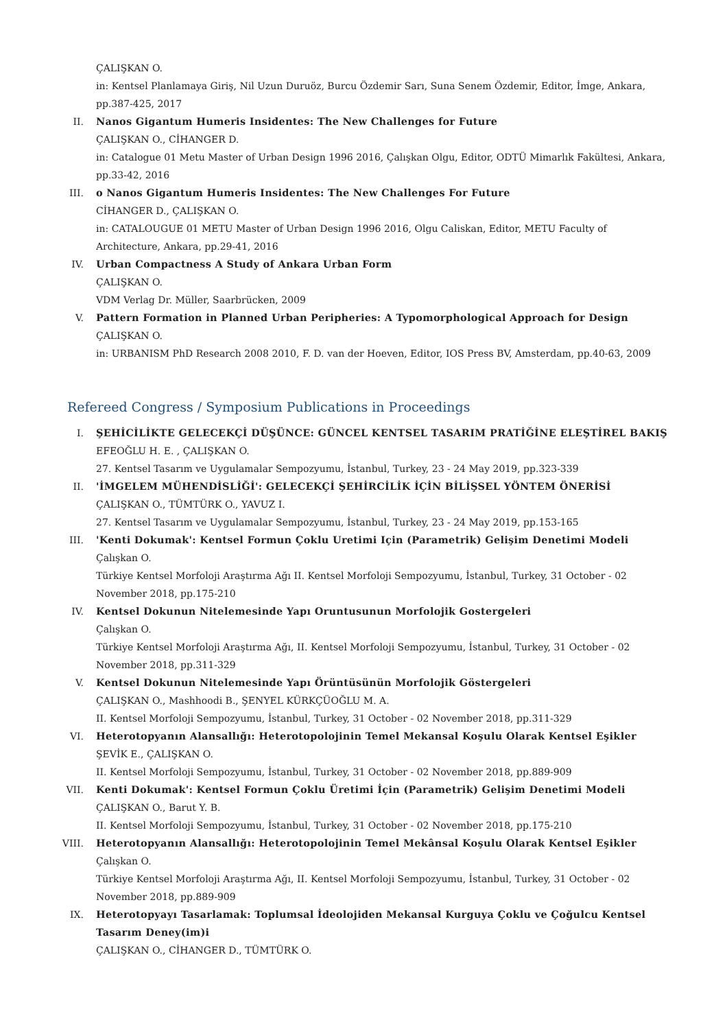ÇALIŞKAN O.
in: Kentsel Planlamaya Giriş, Nil Uzun Duruöz, Burcu Özdemir Sarı, Suna Senem Özdemir, Editor, İmge, Ankara, pp.387-425, 2017
II. Nanos Gigantum Humeris Insidentes: The New Challenges for Future
ÇALIŞKAN O., CİHANGER D.
in: Catalogue 01 Metu Master of Urban Design 1996 2016, Çalışkan Olgu, Editor, ODTÜ Mimarlık Fakültesi, Ankara, pp.33-42, 2016
III. o Nanos Gigantum Humeris Insidentes: The New Challenges For Future
CİHANGER D., ÇALIŞKAN O.
in: CATALOUGUE 01 METU Master of Urban Design 1996 2016, Olgu Caliskan, Editor, METU Faculty of Architecture, Ankara, pp.29-41, 2016
IV. Urban Compactness A Study of Ankara Urban Form
ÇALIŞKAN O.
VDM Verlag Dr. Müller, Saarbrücken, 2009
V. Pattern Formation in Planned Urban Peripheries: A Typomorphological Approach for Design
ÇALIŞKAN O.
in: URBANISM PhD Research 2008 2010, F. D. van der Hoeven, Editor, IOS Press BV, Amsterdam, pp.40-63, 2009
Refereed Congress / Symposium Publications in Proceedings
I. ŞEHİCİLİKTE GELECEKÇİ DÜŞÜNCE: GÜNCEL KENTSEL TASARIM PRATİĞİNE ELEŞTİREL BAKIŞ
EFEOĞLU H. E. , ÇALIŞKAN O.
27. Kentsel Tasarım ve Uygulamalar Sempozyumu, İstanbul, Turkey, 23 - 24 May 2019, pp.323-339
II. 'İMGELEM MÜHENDİSLİĞİ': GELECEKÇİ ŞEHİRCİLİK İÇİN BİLİŞSEL YÖNTEM ÖNERİSİ
ÇALIŞKAN O., TÜMTÜRK O., YAVUZ I.
27. Kentsel Tasarım ve Uygulamalar Sempozyumu, İstanbul, Turkey, 23 - 24 May 2019, pp.153-165
III. 'Kenti Dokumak': Kentsel Formun Çoklu Uretimi Için (Parametrik) Gelişim Denetimi Modeli
Çalışkan O.
Türkiye Kentsel Morfoloji Araştırma Ağı II. Kentsel Morfoloji Sempozyumu, İstanbul, Turkey, 31 October - 02 November 2018, pp.175-210
IV. Kentsel Dokunun Nitelemesinde Yapı Oruntusunun Morfolojik Gostergeleri
Çalışkan O.
Türkiye Kentsel Morfoloji Araştırma Ağı, II. Kentsel Morfoloji Sempozyumu, İstanbul, Turkey, 31 October - 02 November 2018, pp.311-329
V. Kentsel Dokunun Nitelemesinde Yapı Örüntüsünün Morfolojik Göstergeleri
ÇALIŞKAN O., Mashhoodi B., ŞENYEL KÜRKÇÜOĞLU M. A.
II. Kentsel Morfoloji Sempozyumu, İstanbul, Turkey, 31 October - 02 November 2018, pp.311-329
VI. Heterotopyanın Alansallığı: Heterotopolojinin Temel Mekansal Koşulu Olarak Kentsel Eşikler
ŞEVİK E., ÇALIŞKAN O.
II. Kentsel Morfoloji Sempozyumu, İstanbul, Turkey, 31 October - 02 November 2018, pp.889-909
VII. Kenti Dokumak': Kentsel Formun Çoklu Üretimi İçin (Parametrik) Gelişim Denetimi Modeli
ÇALIŞKAN O., Barut Y. B.
II. Kentsel Morfoloji Sempozyumu, İstanbul, Turkey, 31 October - 02 November 2018, pp.175-210
VIII. Heterotopyanın Alansallığı: Heterotopolojinin Temel Mekânsal Koşulu Olarak Kentsel Eşikler
Çalışkan O.
Türkiye Kentsel Morfoloji Araştırma Ağı, II. Kentsel Morfoloji Sempozyumu, İstanbul, Turkey, 31 October - 02 November 2018, pp.889-909
IX. Heterotopyayı Tasarlamak: Toplumsal İdeolojiden Mekansal Kurguya Çoklu ve Çoğulcu Kentsel Tasarım Deney(im)i
ÇALIŞKAN O., CİHANGER D., TÜMTÜRK O.